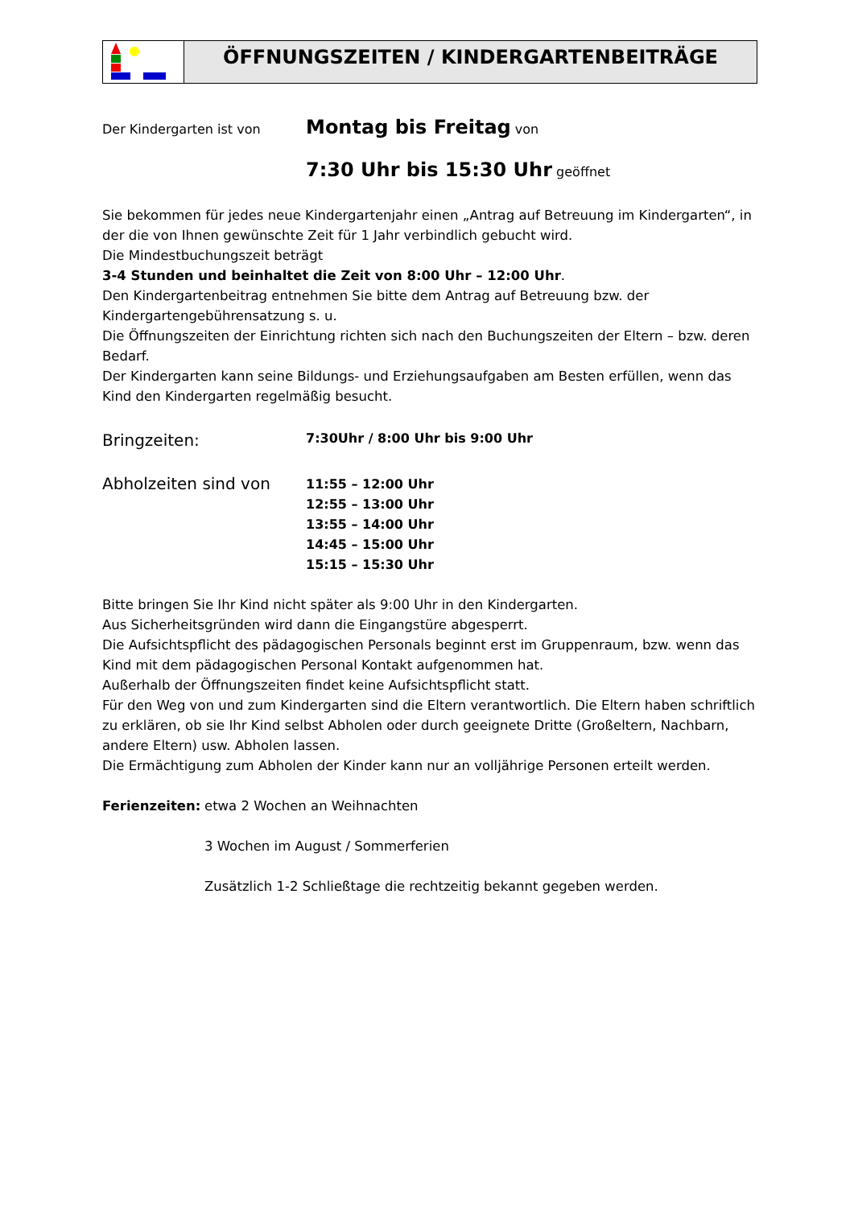ÖFFNUNGSZEITEN / KINDERGARTENBEITRÄGE
Der Kindergarten ist von
Montag bis Freitag von
7:30 Uhr bis 15:30 Uhr geöffnet
Sie bekommen für jedes neue Kindergartenjahr einen „Antrag auf Betreuung im Kindergarten“, in der die von Ihnen gewünschte Zeit für 1 Jahr verbindlich gebucht wird.
Die Mindestbuchungszeit beträgt
3-4 Stunden und beinhaltet die Zeit von 8:00 Uhr – 12:00 Uhr.
Den Kindergartenbeitrag entnehmen Sie bitte dem Antrag auf Betreuung bzw. der Kindergartengebührensatzung s. u.
Die Öffnungszeiten der Einrichtung richten sich nach den Buchungszeiten der Eltern – bzw. deren Bedarf.
Der Kindergarten kann seine Bildungs- und Erziehungsaufgaben am Besten erfüllen, wenn das Kind den Kindergarten regelmäßig besucht.
Bringzeiten:
7:30Uhr / 8:00 Uhr bis 9:00 Uhr
Abholzeiten sind von
11:55 – 12:00 Uhr
12:55 – 13:00 Uhr
13:55 – 14:00 Uhr
14:45 – 15:00 Uhr
15:15 – 15:30 Uhr
Bitte bringen Sie Ihr Kind nicht später als 9:00 Uhr in den Kindergarten.
Aus Sicherheitsgründen wird dann die Eingangstüre abgesperrt.
Die Aufsichtspflicht des pädagogischen Personals beginnt erst im Gruppenraum, bzw. wenn das Kind mit dem pädagogischen Personal Kontakt aufgenommen hat.
Außerhalb der Öffnungszeiten findet keine Aufsichtspflicht statt.
Für den Weg von und zum Kindergarten sind die Eltern verantwortlich. Die Eltern haben schriftlich zu erklären, ob sie Ihr Kind selbst Abholen oder durch geeignete Dritte (Großeltern, Nachbarn, andere Eltern) usw. Abholen lassen.
Die Ermächtigung zum Abholen der Kinder kann nur an volljährige Personen erteilt werden.
Ferienzeiten:
etwa 2 Wochen an Weihnachten
3 Wochen im August / Sommerferien
Zusätzlich 1-2 Schließtage die rechtzeitig bekannt gegeben werden.